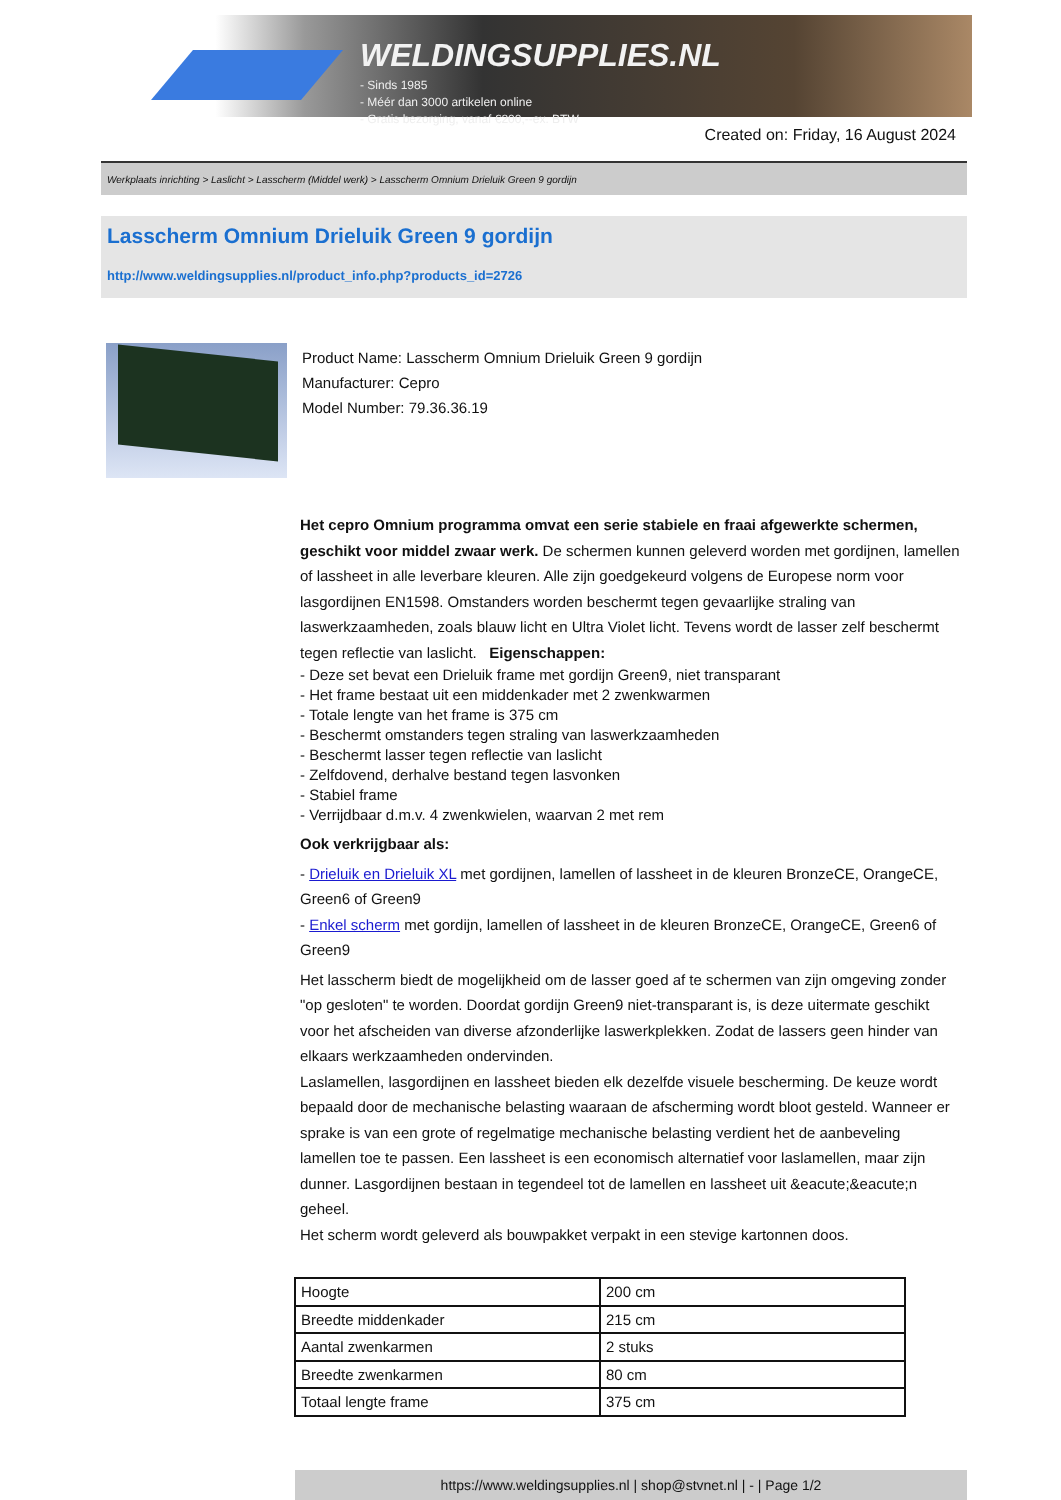WELDINGSUPPLIES.NL
- Sinds 1985
- Méér dan 3000 artikelen online
- Gratis bezorging, vanaf €200,--ex. BTW
Created on: Friday, 16 August 2024
Werkplaats inrichting > Laslicht > Lasscherm (Middel werk) > Lasscherm Omnium Drieluik Green 9 gordijn
Lasscherm Omnium Drieluik Green 9 gordijn
http://www.weldingsupplies.nl/product_info.php?products_id=2726
Product Name: Lasscherm Omnium Drieluik Green 9 gordijn
Manufacturer: Cepro
Model Number: 79.36.36.19
Het cepro Omnium programma omvat een serie stabiele en fraai afgewerkte schermen, geschikt voor middel zwaar werk. De schermen kunnen geleverd worden met gordijnen, lamellen of lassheet in alle leverbare kleuren. Alle zijn goedgekeurd volgens de Europese norm voor lasgordijnen EN1598. Omstanders worden beschermt tegen gevaarlijke straling van laswerkzaamheden, zoals blauw licht en Ultra Violet licht. Tevens wordt de lasser zelf beschermt tegen reflectie van laslicht. Eigenschappen:
- Deze set bevat een Drieluik frame met gordijn Green9, niet transparant
- Het frame bestaat uit een middenkader met 2 zwenkwarmen
- Totale lengte van het frame is 375 cm
- Beschermt omstanders tegen straling van laswerkzaamheden
- Beschermt lasser tegen reflectie van laslicht
- Zelfdovend, derhalve bestand tegen lasvonken
- Stabiel frame
- Verrijdbaar d.m.v. 4 zwenkwielen, waarvan 2 met rem
Ook verkrijgbaar als:
- Drieluik en Drieluik XL met gordijnen, lamellen of lassheet in de kleuren BronzeCE, OrangeCE, Green6 of Green9
- Enkel scherm met gordijn, lamellen of lassheet in de kleuren BronzeCE, OrangeCE, Green6 of Green9
Het lasscherm biedt de mogelijkheid om de lasser goed af te schermen van zijn omgeving zonder "op gesloten" te worden. Doordat gordijn Green9 niet-transparant is, is deze uitermate geschikt voor het afscheiden van diverse afzonderlijke laswerkplekken. Zodat de lassers geen hinder van elkaars werkzaamheden ondervinden.
Laslamellen, lasgordijnen en lassheet bieden elk dezelfde visuele bescherming. De keuze wordt bepaald door de mechanische belasting waaraan de afscherming wordt bloot gesteld. Wanneer er sprake is van een grote of regelmatige mechanische belasting verdient het de aanbeveling lamellen toe te passen. Een lassheet is een economisch alternatief voor laslamellen, maar zijn dunner. Lasgordijnen bestaan in tegendeel tot de lamellen en lassheet uit &eacute;&eacute;n geheel.
Het scherm wordt geleverd als bouwpakket verpakt in een stevige kartonnen doos.
| Hoogte | 200 cm |
| Breedte middenkader | 215 cm |
| Aantal zwenkarmen | 2 stuks |
| Breedte zwenkarmen | 80 cm |
| Totaal lengte frame | 375 cm |
https://www.weldingsupplies.nl | shop@stvnet.nl | - | Page 1/2